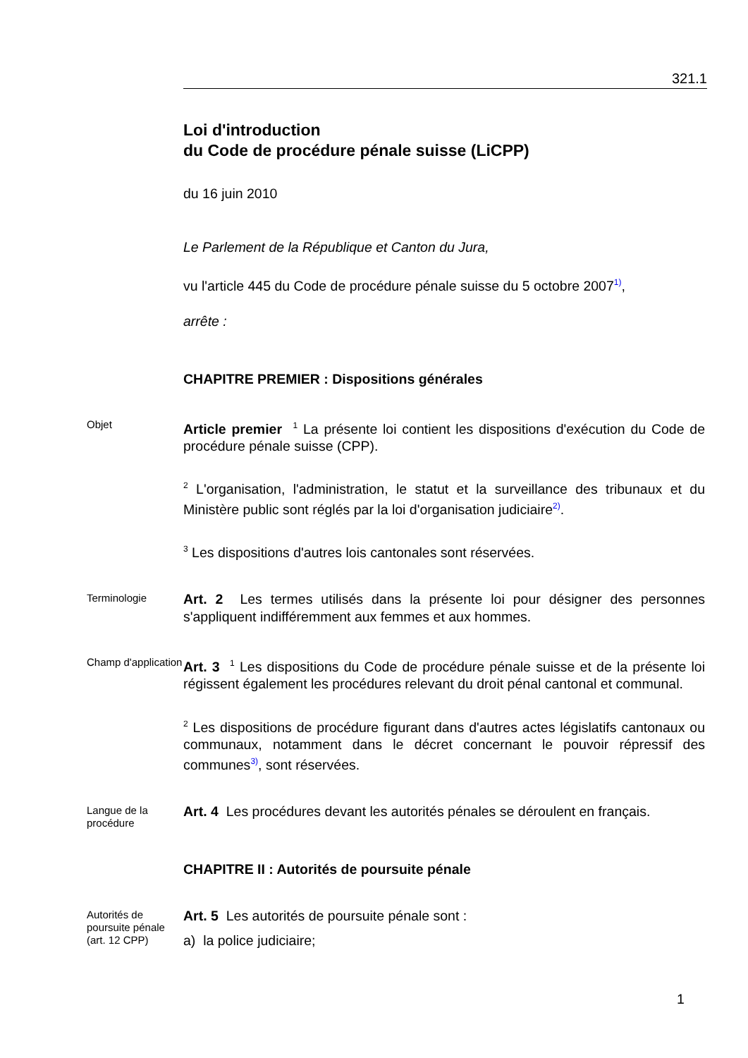321.1
Loi d'introduction
du Code de procédure pénale suisse (LiCPP)
du 16 juin 2010
Le Parlement de la République et Canton du Jura,
vu l'article 445 du Code de procédure pénale suisse du 5 octobre 2007<sup>1)</sup>,
arrête :
CHAPITRE PREMIER : Dispositions générales
Objet
Article premier <sup>1</sup> La présente loi contient les dispositions d'exécution du Code de procédure pénale suisse (CPP).
<sup>2</sup> L'organisation, l'administration, le statut et la surveillance des tribunaux et du Ministère public sont réglés par la loi d'organisation judiciaire<sup>2)</sup>.
<sup>3</sup> Les dispositions d'autres lois cantonales sont réservées.
Terminologie
Art. 2 Les termes utilisés dans la présente loi pour désigner des personnes s'appliquent indifféremment aux femmes et aux hommes.
Champ d'application
Art. 3 <sup>1</sup> Les dispositions du Code de procédure pénale suisse et de la présente loi régissent également les procédures relevant du droit pénal cantonal et communal.
<sup>2</sup> Les dispositions de procédure figurant dans d'autres actes législatifs cantonaux ou communaux, notamment dans le décret concernant le pouvoir répressif des communes<sup>3)</sup>, sont réservées.
Langue de la procédure
Art. 4 Les procédures devant les autorités pénales se déroulent en français.
CHAPITRE II : Autorités de poursuite pénale
Autorités de poursuite pénale (art. 12 CPP)
Art. 5 Les autorités de poursuite pénale sont :
a) la police judiciaire;
1